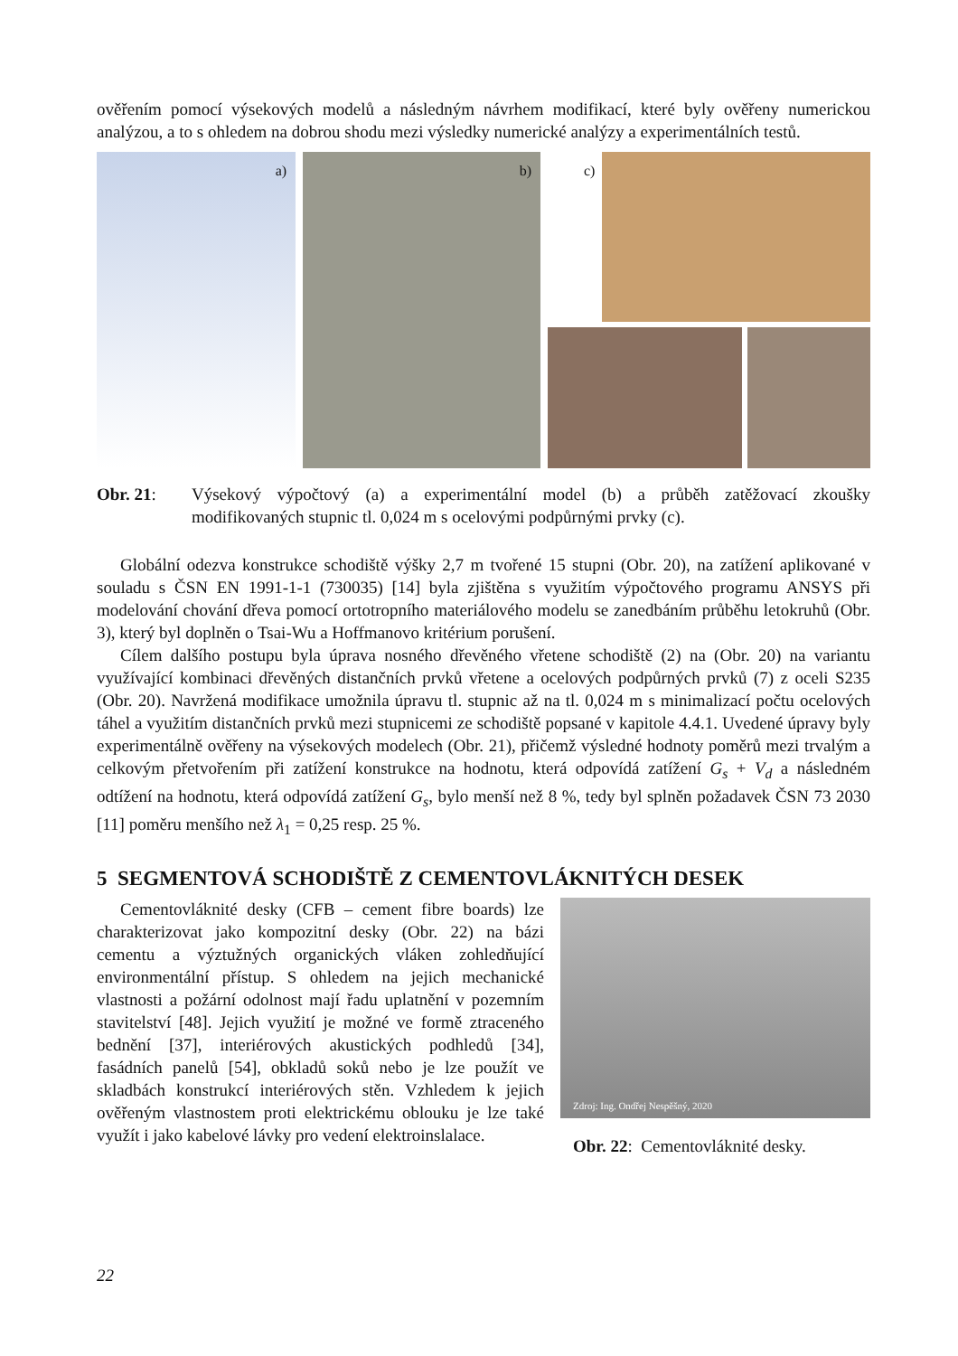ověřením pomocí výsekových modelů a následným návrhem modifikací, které byly ověřeny numerickou analýzou, a to s ohledem na dobrou shodu mezi výsledky numerické analýzy a experimentálních testů.
a)
b)
c)
Obr. 21: Výsekový výpočtový (a) a experimentální model (b) a průběh zatěžovací zkoušky modifikovaných stupnic tl. 0,024 m s ocelovými podpůrnými prvky (c).
Globální odezva konstrukce schodiště výšky 2,7 m tvořené 15 stupni (Obr. 20), na zatížení aplikované v souladu s ČSN EN 1991-1-1 (730035) [14] byla zjištěna s využitím výpočtového programu ANSYS při modelování chování dřeva pomocí ortotropního materiálového modelu se zanedbáním průběhu letokruhů (Obr. 3), který byl doplněn o Tsai-Wu a Hoffmanovo kritérium porušení.
Cílem dalšího postupu byla úprava nosného dřevěného vřetene schodiště (2) na (Obr. 20) na variantu využívající kombinaci dřevěných distančních prvků vřetene a ocelových podpůrných prvků (7) z oceli S235 (Obr. 20). Navržená modifikace umožnila úpravu tl. stupnic až na tl. 0,024 m s minimalizací počtu ocelových táhel a využitím distančních prvků mezi stupnicemi ze schodiště popsané v kapitole 4.4.1. Uvedené úpravy byly experimentálně ověřeny na výsekových modelech (Obr. 21), přičemž výsledné hodnoty poměrů mezi trvalým a celkovým přetvořením při zatížení konstrukce na hodnotu, která odpovídá zatížení G<sub>s</sub> + V<sub>d</sub> a následném odtížení na hodnotu, která odpovídá zatížení G<sub>s</sub>, bylo menší než 8 %, tedy byl splněn požadavek ČSN 73 2030 [11] poměru menšího než λ<sub>1</sub> = 0,25 resp. 25 %.
5 SEGMENTOVÁ SCHODIŠTĚ Z CEMENTOVLÁKNITÝCH DESEK
Cementovláknité desky (CFB – cement fibre boards) lze charakterizovat jako kompozitní desky (Obr. 22) na bázi cementu a výztužných organických vláken zohledňující environmentální přístup. S ohledem na jejich mechanické vlastnosti a požární odolnost mají řadu uplatnění v pozemním stavitelství [48]. Jejich využití je možné ve formě ztraceného bednění [37], interiérových akustických podhledů [34], fasádních panelů [54], obkladů soků nebo je lze použít ve skladbách konstrukcí interiérových stěn. Vzhledem k jejich ověřeným vlastnostem proti elektrickému oblouku je lze také využít i jako kabelové lávky pro vedení elektroinslalace.
Zdroj: Ing. Ondřej Nespěšný, 2020
Obr. 22: Cementovláknité desky.
22